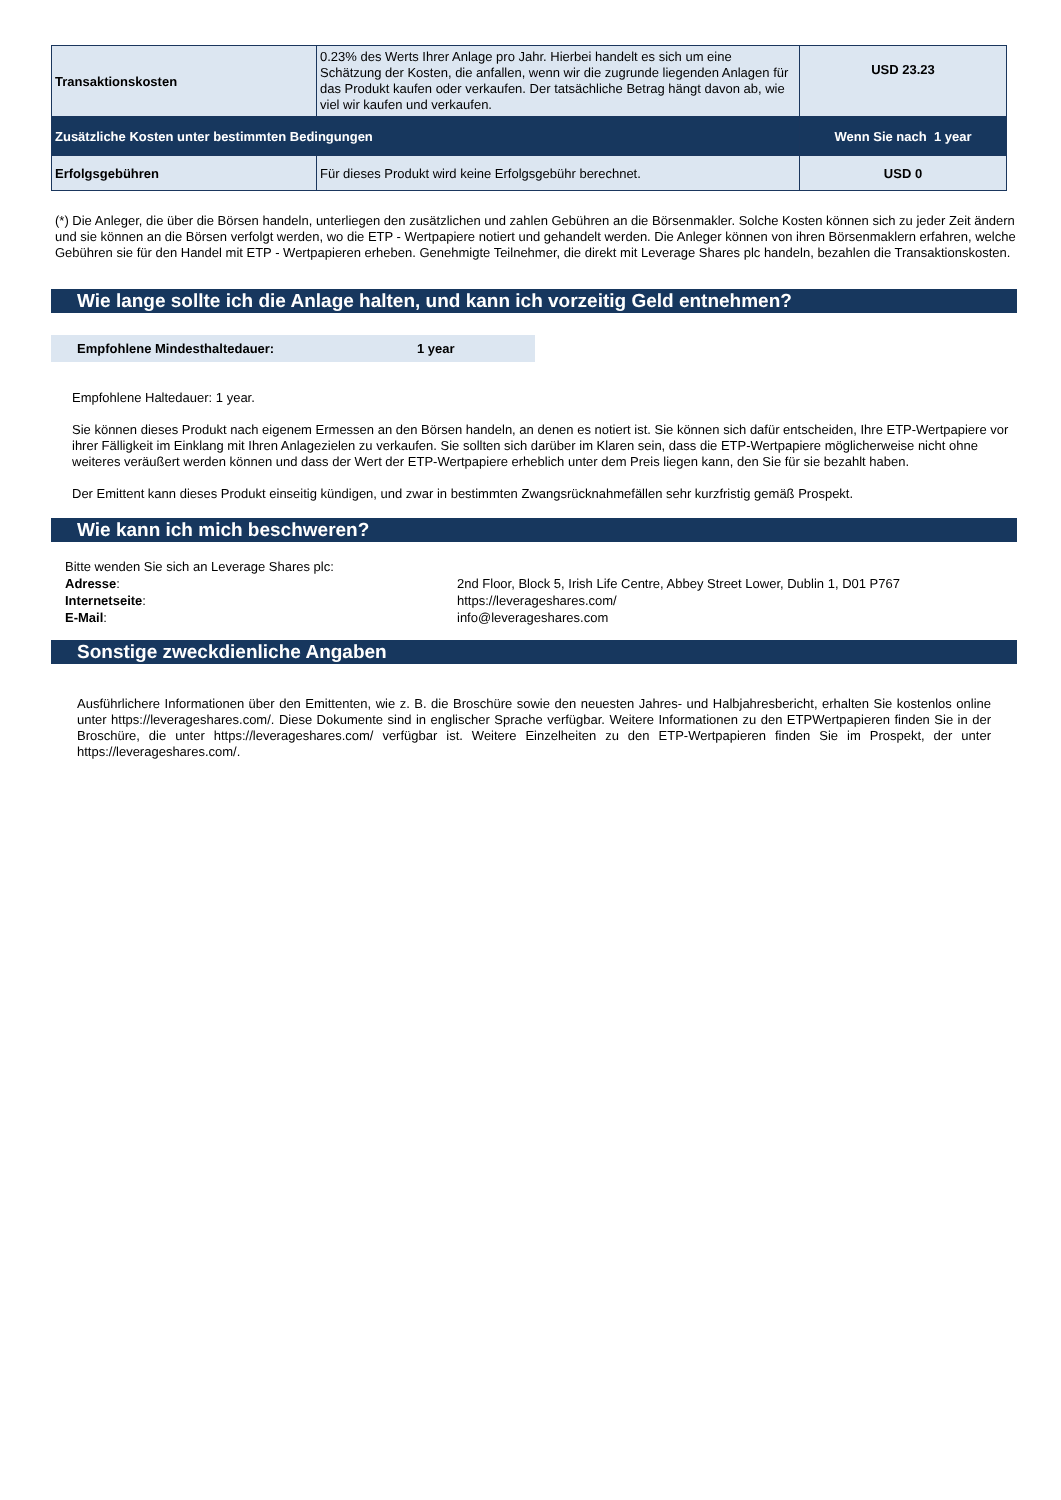| Transaktionskosten | 0.23% des Werts Ihrer Anlage pro Jahr. Hierbei handelt es sich um eine Schätzung der Kosten, die anfallen, wenn wir die zugrunde liegenden Anlagen für das Produkt kaufen oder verkaufen. Der tatsächliche Betrag hängt davon ab, wie viel wir kaufen und verkaufen. | USD 23.23 |
| Zusätzliche Kosten unter bestimmten Bedingungen | | Wenn Sie nach 1 year |
| Erfolgsgebühren | Für dieses Produkt wird keine Erfolgsgebühr berechnet. | USD 0 |
(*) Die Anleger, die über die Börsen handeln, unterliegen den zusätzlichen und zahlen Gebühren an die Börsenmakler. Solche Kosten können sich zu jeder Zeit ändern und sie können an die Börsen verfolgt werden, wo die ETP - Wertpapiere notiert und gehandelt werden. Die Anleger können von ihren Börsenmaklern erfahren, welche Gebühren sie für den Handel mit ETP - Wertpapieren erheben. Genehmigte Teilnehmer, die direkt mit Leverage Shares plc handeln, bezahlen die Transaktionskosten.
Wie lange sollte ich die Anlage halten, und kann ich vorzeitig Geld entnehmen?
Empfohlene Mindesthaltedauer: 1 year
Empfohlene Haltedauer: 1 year.
Sie können dieses Produkt nach eigenem Ermessen an den Börsen handeln, an denen es notiert ist. Sie können sich dafür entscheiden, Ihre ETP-Wertpapiere vor ihrer Fälligkeit im Einklang mit Ihren Anlagezielen zu verkaufen. Sie sollten sich darüber im Klaren sein, dass die ETP-Wertpapiere möglicherweise nicht ohne weiteres veräußert werden können und dass der Wert der ETP-Wertpapiere erheblich unter dem Preis liegen kann, den Sie für sie bezahlt haben.
Der Emittent kann dieses Produkt einseitig kündigen, und zwar in bestimmten Zwangsrücknahmefällen sehr kurzfristig gemäß Prospekt.
Wie kann ich mich beschweren?
Bitte wenden Sie sich an Leverage Shares plc:
Adresse:
2nd Floor, Block 5, Irish Life Centre, Abbey Street Lower, Dublin 1, D01 P767
Internetseite:
https://leverageshares.com/
E-Mail:
info@leverageshares.com
Sonstige zweckdienliche Angaben
Ausführlichere Informationen über den Emittenten, wie z. B. die Broschüre sowie den neuesten Jahres- und Halbjahresbericht, erhalten Sie kostenlos online unter https://leverageshares.com/. Diese Dokumente sind in englischer Sprache verfügbar. Weitere Informationen zu den ETPWertpapieren finden Sie in der Broschüre, die unter https://leverageshares.com/ verfügbar ist. Weitere Einzelheiten zu den ETP-Wertpapieren finden Sie im Prospekt, der unter https://leverageshares.com/.